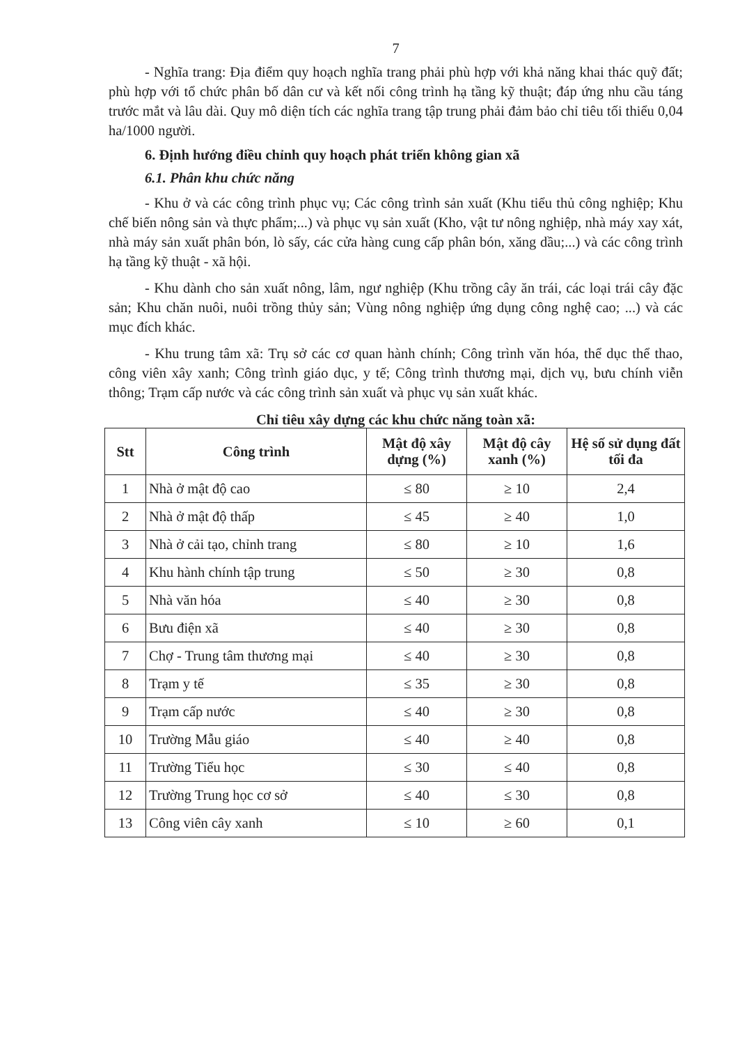7
- Nghĩa trang: Địa điểm quy hoạch nghĩa trang phải phù hợp với khả năng khai thác quỹ đất; phù hợp với tổ chức phân bố dân cư và kết nối công trình hạ tầng kỹ thuật; đáp ứng nhu cầu táng trước mắt và lâu dài. Quy mô diện tích các nghĩa trang tập trung phải đảm bảo chỉ tiêu tối thiểu 0,04 ha/1000 người.
6. Định hướng điều chỉnh quy hoạch phát triển không gian xã
6.1. Phân khu chức năng
- Khu ở và các công trình phục vụ; Các công trình sản xuất (Khu tiểu thủ công nghiệp; Khu chế biến nông sản và thực phẩm;...) và phục vụ sản xuất (Kho, vật tư nông nghiệp, nhà máy xay xát, nhà máy sản xuất phân bón, lò sấy, các cửa hàng cung cấp phân bón, xăng dầu;...) và các công trình hạ tầng kỹ thuật - xã hội.
- Khu dành cho sản xuất nông, lâm, ngư nghiệp (Khu trồng cây ăn trái, các loại trái cây đặc sản; Khu chăn nuôi, nuôi trồng thủy sản; Vùng nông nghiệp ứng dụng công nghệ cao; ...) và các mục đích khác.
- Khu trung tâm xã: Trụ sở các cơ quan hành chính; Công trình văn hóa, thể dục thể thao, công viên xây xanh; Công trình giáo dục, y tế; Công trình thương mại, dịch vụ, bưu chính viễn thông; Trạm cấp nước và các công trình sản xuất và phục vụ sản xuất khác.
Chỉ tiêu xây dựng các khu chức năng toàn xã:
| Stt | Công trình | Mật độ xây dựng (%) | Mật độ cây xanh (%) | Hệ số sử dụng đất tối đa |
| --- | --- | --- | --- | --- |
| 1 | Nhà ở mật độ cao | ≤ 80 | ≥ 10 | 2,4 |
| 2 | Nhà ở mật độ thấp | ≤ 45 | ≥ 40 | 1,0 |
| 3 | Nhà ở cải tạo, chỉnh trang | ≤ 80 | ≥ 10 | 1,6 |
| 4 | Khu hành chính tập trung | ≤ 50 | ≥ 30 | 0,8 |
| 5 | Nhà văn hóa | ≤ 40 | ≥ 30 | 0,8 |
| 6 | Bưu điện xã | ≤ 40 | ≥ 30 | 0,8 |
| 7 | Chợ - Trung tâm thương mại | ≤ 40 | ≥ 30 | 0,8 |
| 8 | Trạm y tế | ≤ 35 | ≥ 30 | 0,8 |
| 9 | Trạm cấp nước | ≤ 40 | ≥ 30 | 0,8 |
| 10 | Trường Mẫu giáo | ≤ 40 | ≥ 40 | 0,8 |
| 11 | Trường Tiểu học | ≤ 30 | ≤ 40 | 0,8 |
| 12 | Trường Trung học cơ sở | ≤ 40 | ≤ 30 | 0,8 |
| 13 | Công viên cây xanh | ≤ 10 | ≥ 60 | 0,1 |